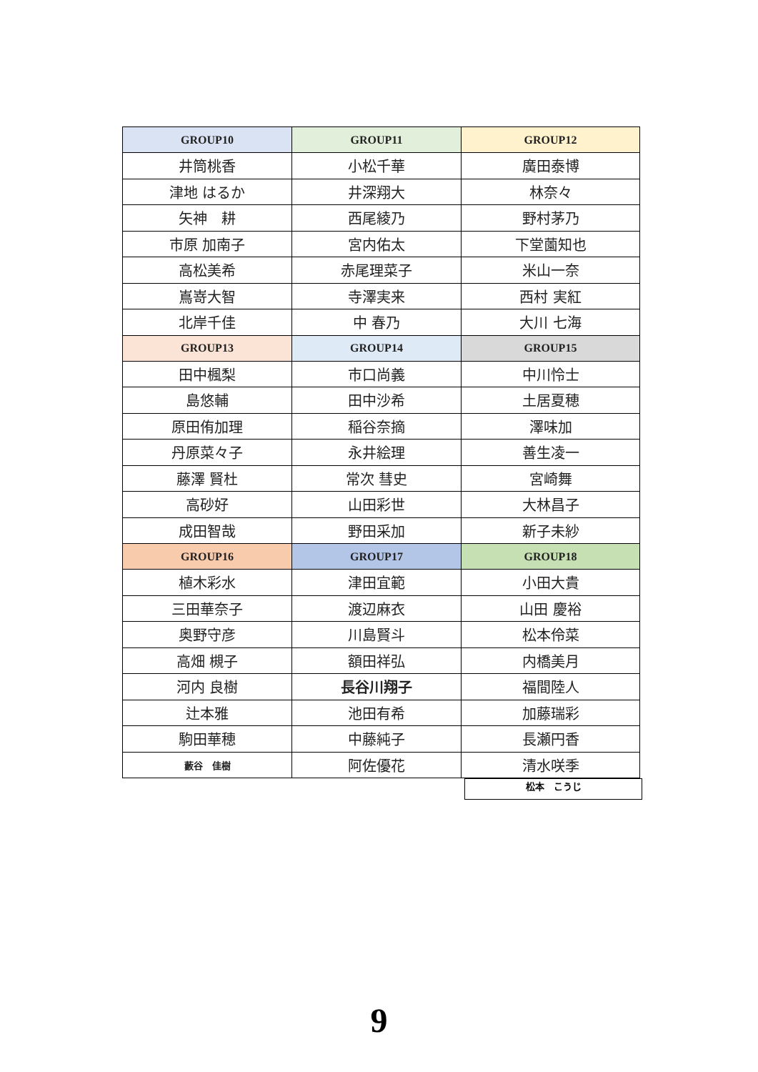| GROUP10 | GROUP11 | GROUP12 |
| --- | --- | --- |
| 井筒桃香 | 小松千華 | 廣田泰博 |
| 津地 はるか | 井深翔大 | 林奈々 |
| 矢神 耕 | 西尾綾乃 | 野村茅乃 |
| 市原 加南子 | 宮内佑太 | 下堂薗知也 |
| 高松美希 | 赤尾理菜子 | 米山一奈 |
| 嶌嵜大智 | 寺澤実来 | 西村 実紅 |
| 北岸千佳 | 中 春乃 | 大川 七海 |
| GROUP13 | GROUP14 | GROUP15 |
| 田中楓梨 | 市口尚義 | 中川怜士 |
| 島悠輔 | 田中沙希 | 土居夏穂 |
| 原田侑加理 | 稲谷奈摘 | 澤味加 |
| 丹原菜々子 | 永井絵理 | 善生凌一 |
| 藤澤 賢杜 | 常次 彗史 | 宮崎舞 |
| 高砂好 | 山田彩世 | 大林昌子 |
| 成田智哉 | 野田采加 | 新子未紗 |
| GROUP16 | GROUP17 | GROUP18 |
| 植木彩水 | 津田宜範 | 小田大貴 |
| 三田華奈子 | 渡辺麻衣 | 山田 慶裕 |
| 奥野守彦 | 川島賢斗 | 松本伶菜 |
| 高畑 槻子 | 額田祥弘 | 内橋美月 |
| 河内 良樹 | 長谷川翔子 | 福間陸人 |
| 辻本雅 | 池田有希 | 加藤瑞彩 |
| 駒田華穂 | 中藤純子 | 長瀬円香 |
| 藪谷 佳樹 | 阿佐優花 | 清水咲季 |
松本　こうじ
9